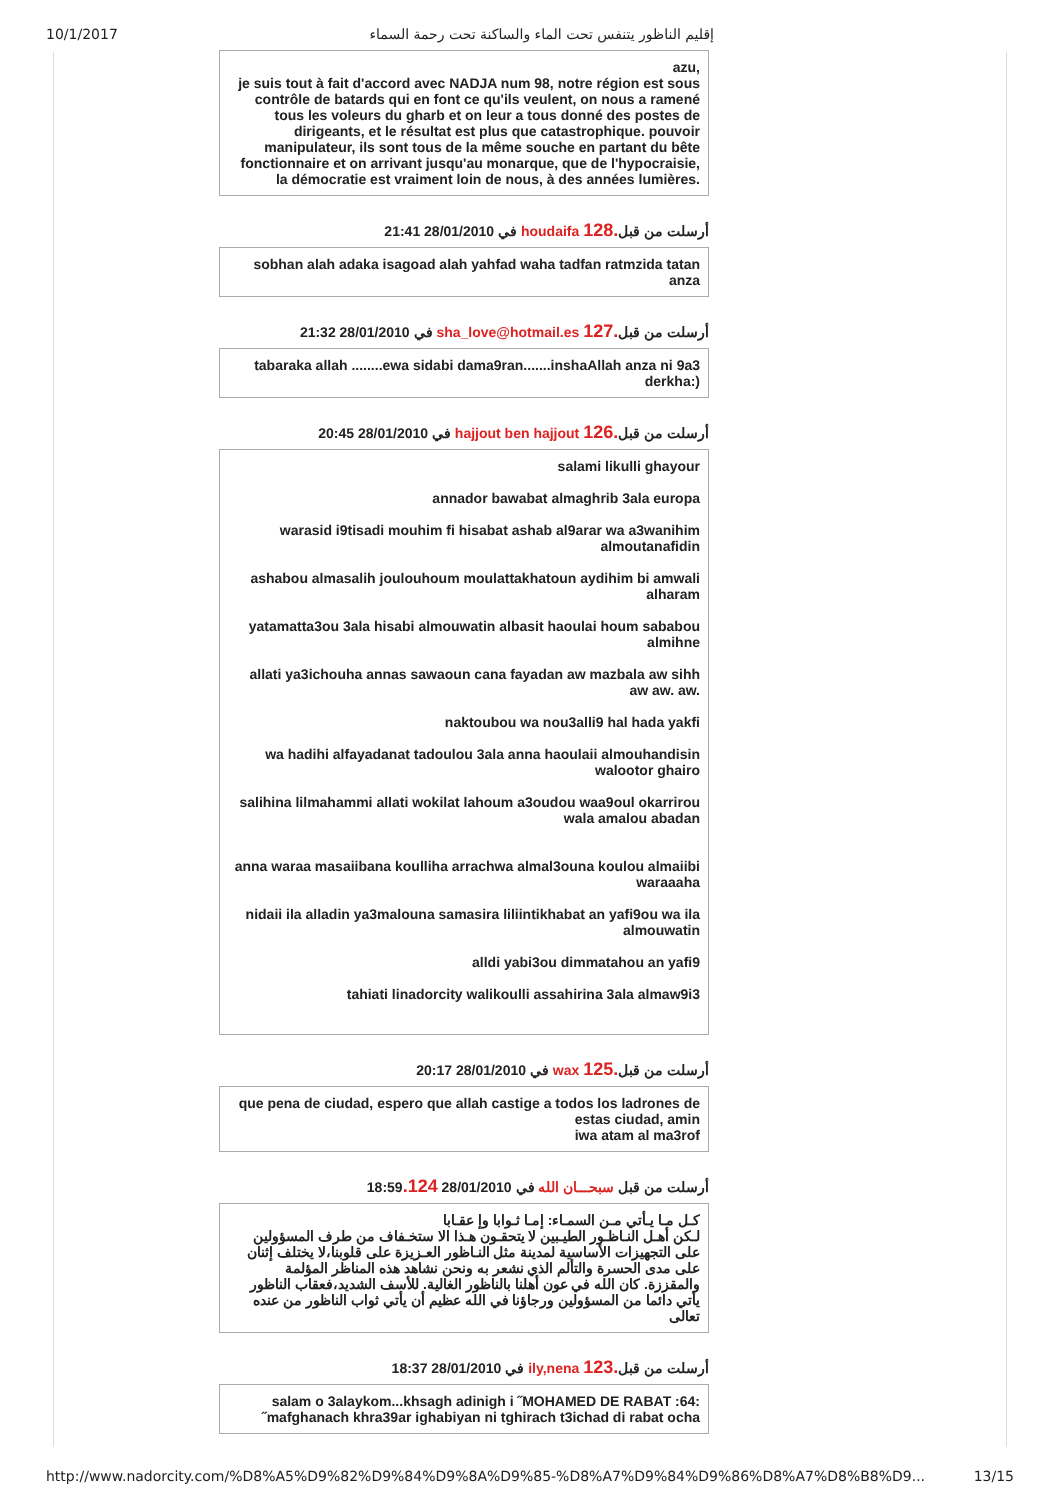10/1/2017 إقليم الناظور يتنفس تحت الماء والساكنة تحت رحمة السماء
azu,
je suis tout à fait d'accord avec NADJA num 98, notre région est sous contrôle de batards qui en font ce qu'ils veulent, on nous a ramené tous les voleurs du gharb et on leur a tous donné des postes de dirigeants, et le résultat est plus que catastrophique. pouvoir manipulateur, ils sont tous de la même souche en partant du bête fonctionnaire et on arrivant jusqu'au monarque, que de l'hypocraisie, la démocratie est vraiment loin de nous, à des années lumières.
في 28/01/2010 21:41 houdaifa أرسلت من قبل.128
sobhan alah adaka isagoad alah yahfad waha tadfan ratmzida tatan anza
في 28/01/2010 21:32 sha_love@hotmail.es أرسلت من قبل.127
tabaraka allah ........ewa sidabi dama9ran.......inshaAllah anza ni 9a3 derkha:)
في 28/01/2010 20:45 hajjout ben hajjout أرسلت من قبل.126
salami likulli ghayour
annador bawabat almaghrib 3ala europa
warasid i9tisadi mouhim fi hisabat ashab al9arar wa a3wanihim almoutanafidin
ashabou almasalih joulouhoum moulattakhatoun aydihim bi amwali alharam
yatamatta3ou 3ala hisabi almouwatin albasit haoulai houm sababou almihne
allati ya3ichouha annas sawaoun cana fayadan aw mazbala aw sihh aw aw. aw.
naktoubou wa nou3alli9 hal hada yakfi
wa hadihi alfayadanat tadoulou 3ala anna haoulaii almouhandisin walootor ghairo
salihina lilmahammi allati wokilat lahoum a3oudou waa9oul okarrirou wala amalou abadan
anna waraa masaiibana koulliha arrachwa almal3ouna koulou almaiibi waraaaha
nidaii ila alladin ya3malouna samasira liliintikhabat an yafi9ou wa ila almouwatin
alldi yabi3ou dimmatahou an yafi9
tahiati linadorcity walikoulli assahirina 3ala almaw9i3
في 28/01/2010 20:17 wax أرسلت من قبل.125
que pena de ciudad, espero que allah castige a todos los ladrones de estas ciudad, amin
iwa atam al ma3rof
أرسلت من قبل سبحـــان الله في 28/01/2010 18:59.124
كـل مـا يـأتي مـن السمـاء: إمـا ثـوابا وإ عقـابا
لـكن أهـل النـاظـور الطيـبين لا يتحقـون هـذا الا ستخـفاف من طرف المسؤولين على التجهيزات الأساسية لمدينة مثل النـاظور العـزيزة على قلوبنا،لا يختلف إثنان على مدى الحسرة والتألم الذي نشعر به ونحن نشاهد هذه المناظر المؤلمة والمقززة. كان الله في عون أهلنا بالناظور الغالية. للأسف الشديد،فعقاب الناظور يأتي دائما من المسؤولين ورجاؤنا في الله عظيم أن يأتي ثواب الناظور من عنده تعالى
في 28/01/2010 18:37 ily,nena أرسلت من قبل.123
salam o 3alaykom...khsagh adinigh i ˝MOHAMED DE RABAT :64: ˝mafghanach khra39ar ighabiyan ni tghirach t3ichad di rabat ocha
http://www.nadorcity.com/%D8%A5%D9%82%D9%84%D9%8A%D9%85-%D8%A7%D9%84%D9%86%D8%A7%D8%B8%D9... 13/15